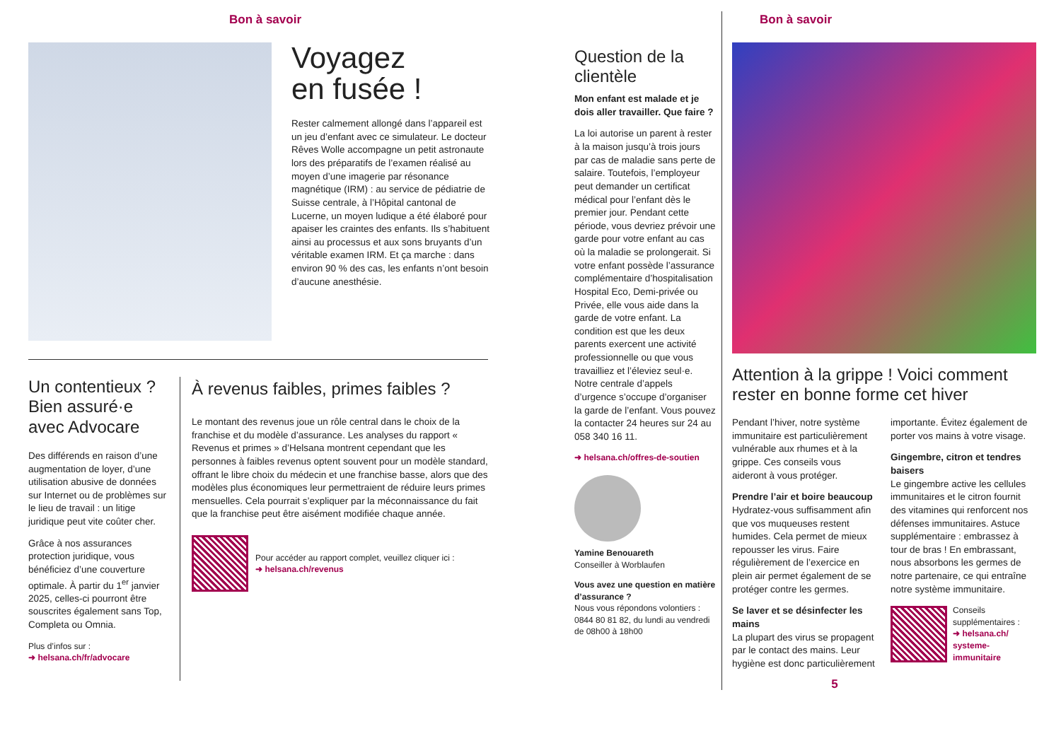Bon à savoir
Voyagez
en fusée !
Rester calmement allongé dans l’appareil est un jeu d’enfant avec ce simulateur. Le docteur Rêves Wolle accompagne un petit astronaute lors des préparatifs de l’examen réalisé au moyen d’une imagerie par résonance magnétique (IRM) : au service de pédiatrie de Suisse centrale, à l’Hôpital cantonal de Lucerne, un moyen ludique a été élaboré pour apaiser les craintes des enfants. Ils s’habituent ainsi au processus et aux sons bruyants d’un véritable examen IRM. Et ça marche : dans environ 90 % des cas, les enfants n’ont besoin d’aucune anesthésie.
Un contentieux ? Bien assuré·e avec Advocare
Des différends en raison d’une augmentation de loyer, d’une utilisation abusive de données sur Internet ou de problèmes sur le lieu de travail : un litige juridique peut vite coûter cher.
Grâce à nos assurances protection juridique, vous bénéficiez d’une couverture optimale. À partir du 1<sup>er</sup> janvier 2025, celles-ci pourront être souscrites également sans Top, Completa ou Omnia.
Plus d’infos sur :
➜ helsana.ch/fr/advocare
À revenus faibles, primes faibles ?
Le montant des revenus joue un rôle central dans le choix de la franchise et du modèle d’assurance. Les analyses du rapport « Revenus et primes » d’Helsana montrent cependant que les personnes à faibles revenus optent souvent pour un modèle standard, offrant le libre choix du médecin et une franchise basse, alors que des modèles plus économiques leur permettraient de réduire leurs primes mensuelles. Cela pourrait s’expliquer par la méconnaissance du fait que la franchise peut être aisément modifiée chaque année.
Pour accéder au rapport complet, veuillez cliquer ici :
➜ helsana.ch/revenus
Bon à savoir
Question de la clientèle
Mon enfant est malade et je dois aller travailler. Que faire ?
La loi autorise un parent à rester à la maison jusqu’à trois jours par cas de maladie sans perte de salaire. Toutefois, l’employeur peut demander un certificat médical pour l’enfant dès le premier jour. Pendant cette période, vous devriez prévoir une garde pour votre enfant au cas où la maladie se prolongerait. Si votre enfant possède l’assurance complémentaire d’hospitalisation Hospital Eco, Demi-privée ou Privée, elle vous aide dans la garde de votre enfant. La condition est que les deux parents exercent une activité professionnelle ou que vous travailliez et l’éleviez seul·e. Notre centrale d’appels d’urgence s’occupe d’organiser la garde de l’enfant. Vous pouvez la contacter 24 heures sur 24 au 058 340 16 11.
➜ helsana.ch/offres-de-soutien
Yamine Benouareth
Conseiller à Worblaufen
Vous avez une question en matière d’assurance ?
Nous vous répondons volontiers : 0844 80 81 82, du lundi au vendredi de 08h00 à 18h00
Attention à la grippe ! Voici comment rester en bonne forme cet hiver
Pendant l’hiver, notre système immunitaire est particulièrement vulnérable aux rhumes et à la grippe. Ces conseils vous aideront à vous protéger.
Prendre l’air et boire beaucoup
Hydratez-vous suffisamment afin que vos muqueuses restent humides. Cela permet de mieux repousser les virus. Faire régulièrement de l’exercice en plein air permet également de se protéger contre les germes.
Se laver et se désinfecter les mains
La plupart des virus se propagent par le contact des mains. Leur hygiène est donc particulièrement importante. Évitez également de porter vos mains à votre visage.
Gingembre, citron et tendres baisers
Le gingembre active les cellules immunitaires et le citron fournit des vitamines qui renforcent nos défenses immunitaires. Astuce supplémentaire : embrassez à tour de bras ! En embrassant, nous absorbons les germes de notre partenaire, ce qui entraîne notre système immunitaire.
Conseils supplémentaires :
➜ helsana.ch/ systeme-immunitaire
5